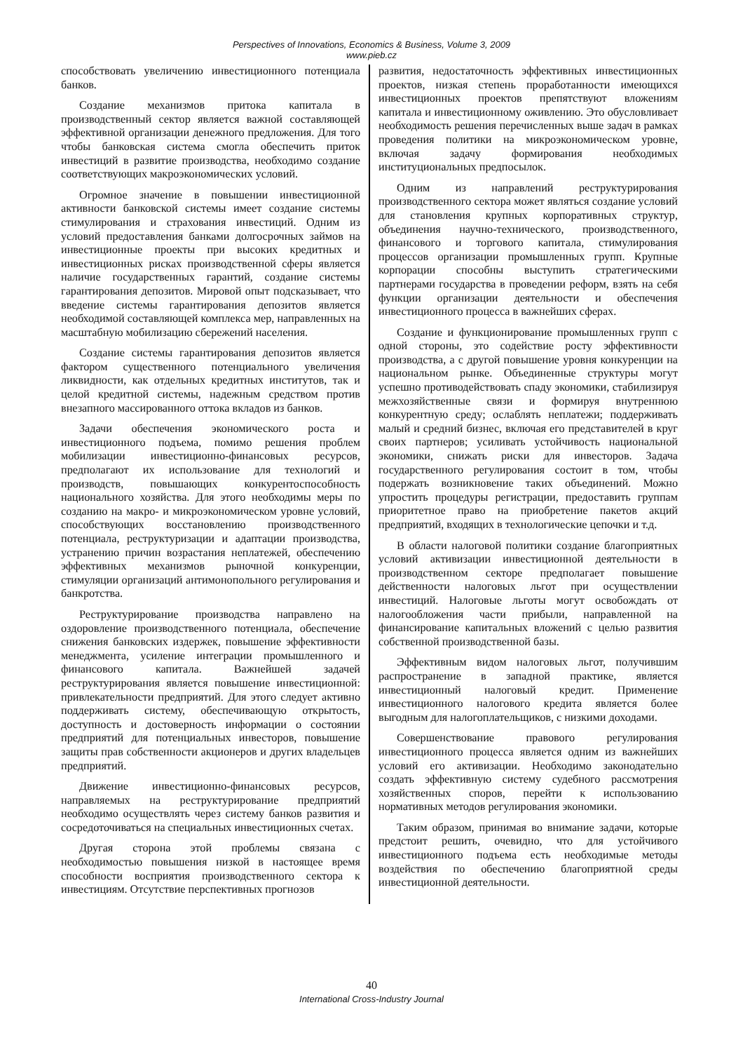Perspectives of Innovations, Economics & Business, Volume 3, 2009
www.pieb.cz
способствовать увеличению инвестиционного потенциала банков.
Создание механизмов притока капитала в производственный сектор является важной составляющей эффективной организации денежного предложения. Для того чтобы банковская система смогла обеспечить приток инвестиций в развитие производства, необходимо создание соответствующих макроэкономических условий.
Огромное значение в повышении инвестиционной активности банковской системы имеет создание системы стимулирования и страхования инвестиций. Одним из условий предоставления банками долгосрочных займов на инвестиционные проекты при высоких кредитных и инвестиционных рисках производственной сферы является наличие государственных гарантий, создание системы гарантирования депозитов. Мировой опыт подсказывает, что введение системы гарантирования депозитов является необходимой составляющей комплекса мер, направленных на масштабную мобилизацию сбережений населения.
Создание системы гарантирования депозитов является фактором существенного потенциального увеличения ликвидности, как отдельных кредитных институтов, так и целой кредитной системы, надежным средством против внезапного массированного оттока вкладов из банков.
Задачи обеспечения экономического роста и инвестиционного подъема, помимо решения проблем мобилизации инвестиционно-финансовых ресурсов, предполагают их использование для технологий и производств, повышающих конкурентоспособность национального хозяйства. Для этого необходимы меры по созданию на макро- и микроэкономическом уровне условий, способствующих восстановлению производственного потенциала, реструктуризации и адаптации производства, устранению причин возрастания неплатежей, обеспечению эффективных механизмов рыночной конкуренции, стимуляции организаций антимонопольного регулирования и банкротства.
Реструктурирование производства направлено на оздоровление производственного потенциала, обеспечение снижения банковских издержек, повышение эффективности менеджмента, усиление интеграции промышленного и финансового капитала. Важнейшей задачей реструктурирования является повышение инвестиционной: привлекательности предприятий. Для этого следует активно поддерживать систему, обеспечивающую открытость, доступность и достоверность информации о состоянии предприятий для потенциальных инвесторов, повышение защиты прав собственности акционеров и других владельцев предприятий.
Движение инвестиционно-финансовых ресурсов, направляемых на реструктурирование предприятий необходимо осуществлять через систему банков развития и сосредоточиваться на специальных инвестиционных счетах.
Другая сторона этой проблемы связана с необходимостью повышения низкой в настоящее время способности восприятия производственного сектора к инвестициям. Отсутствие перспективных прогнозов
развития, недостаточность эффективных инвестиционных проектов, низкая степень проработанности имеющихся инвестиционных проектов препятствуют вложениям капитала и инвестиционному оживлению. Это обусловливает необходимость решения перечисленных выше задач в рамках проведения политики на микроэкономическом уровне, включая задачу формирования необходимых институциональных предпосылок.
Одним из направлений реструктурирования производственного сектора может являться создание условий для становления крупных корпоративных структур, объединения научно-технического, производственного, финансового и торгового капитала, стимулирования процессов организации промышленных групп. Крупные корпорации способны выступить стратегическими партнерами государства в проведении реформ, взять на себя функции организации деятельности и обеспечения инвестиционного процесса в важнейших сферах.
Создание и функционирование промышленных групп с одной стороны, это содействие росту эффективности производства, а с другой повышение уровня конкуренции на национальном рынке. Объединенные структуры могут успешно противодействовать спаду экономики, стабилизируя межхозяйственные связи и формируя внутреннюю конкурентную среду; ослаблять неплатежи; поддерживать малый и средний бизнес, включая его представителей в круг своих партнеров; усиливать устойчивость национальной экономики, снижать риски для инвесторов. Задача государственного регулирования состоит в том, чтобы подержать возникновение таких объединений. Можно упростить процедуры регистрации, предоставить группам приоритетное право на приобретение пакетов акций предприятий, входящих в технологические цепочки и т.д.
В области налоговой политики создание благоприятных условий активизации инвестиционной деятельности в производственном секторе предполагает повышение действенности налоговых льгот при осуществлении инвестиций. Налоговые льготы могут освобождать от налогообложения части прибыли, направленной на финансирование капитальных вложений с целью развития собственной производственной базы.
Эффективным видом налоговых льгот, получившим распространение в западной практике, является инвестиционный налоговый кредит. Применение инвестиционного налогового кредита является более выгодным для налогоплательщиков, с низкими доходами.
Совершенствование правового регулирования инвестиционного процесса является одним из важнейших условий его активизации. Необходимо законодательно создать эффективную систему судебного рассмотрения хозяйственных споров, перейти к использованию нормативных методов регулирования экономики.
Таким образом, принимая во внимание задачи, которые предстоит решить, очевидно, что для устойчивого инвестиционного подъема есть необходимые методы воздействия по обеспечению благоприятной среды инвестиционной деятельности.
40
International Cross-Industry Journal